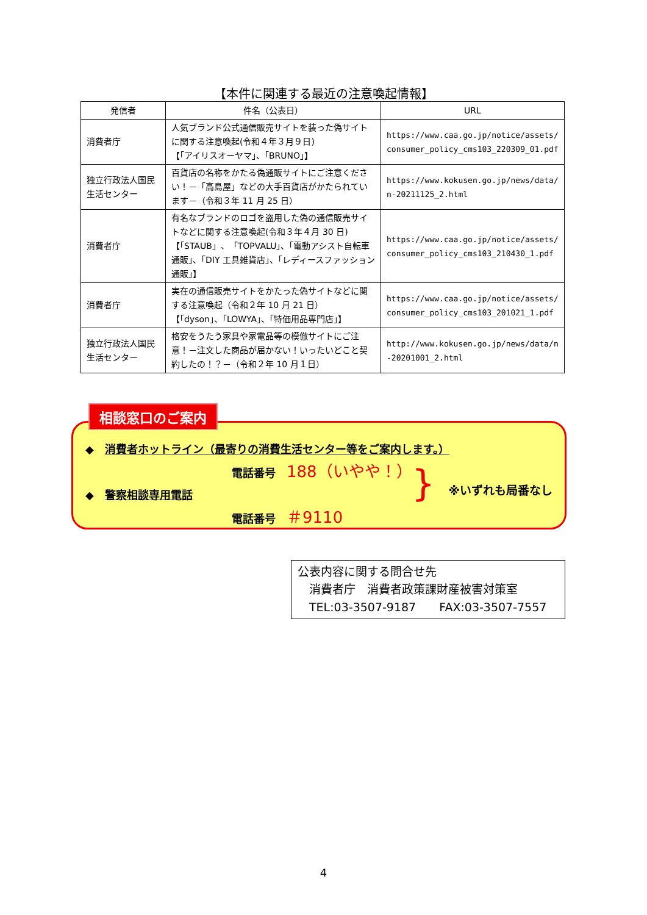【本件に関連する最近の注意喚起情報】
| 発信者 | 件名（公表日） | URL |
| --- | --- | --- |
| 消費者庁 | 人気ブランド公式通信販売サイトを装った偽サイトに関する注意喚起(令和４年３月９日) 【｢アイリスオーヤマ｣、｢BRUNO｣】 | https://www.caa.go.jp/notice/assets/consumer_policy_cms103_220309_01.pdf |
| 独立行政法人国民生活センター | 百貨店の名称をかたる偽通販サイトにご注意ください！－「高島屋」などの大手百貨店がかたられています－（令和３年 11 月 25 日） | https://www.kokusen.go.jp/news/data/n-20211125_2.html |
| 消費者庁 | 有名なブランドのロゴを盗用した偽の通信販売サイトなどに関する注意喚起(令和３年４月 30 日) 【「STAUB」、「TOPVALU」、「電動アシスト自転車通販」、「DIY 工具雑貨店」、「レディースファッション通販」】 | https://www.caa.go.jp/notice/assets/consumer_policy_cms103_210430_1.pdf |
| 消費者庁 | 実在の通信販売サイトをかたった偽サイトなどに関する注意喚起（令和２年 10 月 21 日） 【｢dyson｣、｢LOWYA｣、｢特価用品専門店｣】 | https://www.caa.go.jp/notice/assets/consumer_policy_cms103_201021_1.pdf |
| 独立行政法人国民生活センター | 格安をうたう家具や家電品等の模倣サイトにご注意！－注文した商品が届かない！いったいどこと契約したの！？－（令和２年 10 月１日） | http://www.kokusen.go.jp/news/data/n-20201001_2.html |
◆　消費者ホットライン（最寄りの消費生活センター等をご案内します。）
電話番号　188（いやや！）
◆　警察相談専用電話
電話番号　＃9110
} ※いずれも局番なし
相談窓口のご案内
公表内容に関する問合せ先
　消費者庁　消費者政策課財産被害対策室
　TEL:03-3507-9187　　FAX:03-3507-7557
4